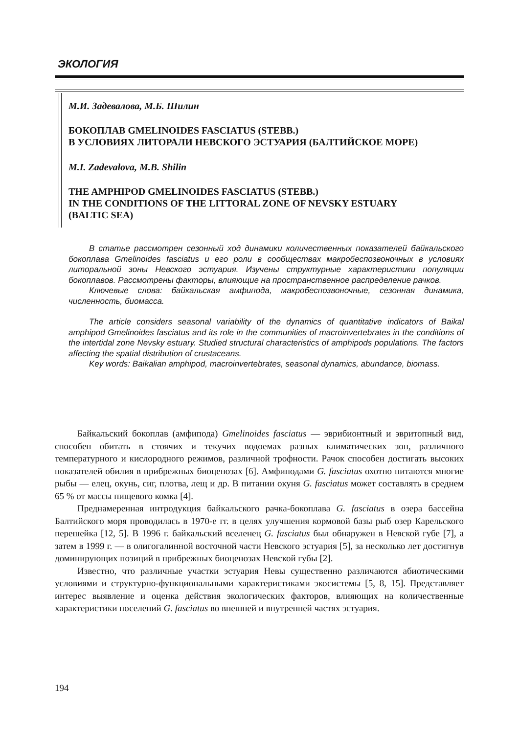ЭКОЛОГИЯ
М.И. Задевалова, М.Б. Шилин
БОКОПЛАВ GMELINOIDES FASCIATUS (STEBB.)
В УСЛОВИЯХ ЛИТОРАЛИ НЕВСКОГО ЭСТУАРИЯ (БАЛТИЙСКОЕ МОРЕ)
M.I. Zadevalova, M.B. Shilin
THE AMPHIPOD GMELINOIDES FASCIATUS (STEBB.)
IN THE CONDITIONS OF THE LITTORAL ZONE OF NEVSKY ESTUARY
(BALTIC SEA)
В статье рассмотрен сезонный ход динамики количественных показателей байкальского бокоплава Gmelinoides fasciatus и его роли в сообществах макробеспозвоночных в условиях литоральной зоны Невского эстуария. Изучены структурные характеристики популяции бокоплавов. Рассмотрены факторы, влияющие на пространственное распределение рачков.
Ключевые слова: байкальская амфипода, макробеспозвоночные, сезонная динамика, численность, биомасса.
The article considers seasonal variability of the dynamics of quantitative indicators of Baikal amphipod Gmelinoides fasciatus and its role in the communities of macroinvertebrates in the conditions of the intertidal zone Nevsky estuary. Studied structural characteristics of amphipods populations. The factors affecting the spatial distribution of crustaceans.
Key words: Baikalian amphipod, macroinvertebrates, seasonal dynamics, abundance, biomass.
Байкальский бокоплав (амфипода) Gmelinoides fasciatus — эврибионтный и эвритопный вид, способен обитать в стоячих и текучих водоемах разных климатических зон, различного температурного и кислородного режимов, различной трофности. Рачок способен достигать высоких показателей обилия в прибрежных биоценозах [6]. Амфиподами G. fasciatus охотно питаются многие рыбы — елец, окунь, сиг, плотва, лещ и др. В питании окуня G. fasciatus может составлять в среднем 65 % от массы пищевого комка [4].
Преднамеренная интродукция байкальского рачка-бокоплава G. fasciatus в озера бассейна Балтийского моря проводилась в 1970-е гг. в целях улучшения кормовой базы рыб озер Карельского перешейка [12, 5]. В 1996 г. байкальский вселенец G. fasciatus был обнаружен в Невской губе [7], а затем в 1999 г. — в олигогалинной восточной части Невского эстуария [5], за несколько лет достигнув доминирующих позиций в прибрежных биоценозах Невской губы [2].
Известно, что различные участки эстуария Невы существенно различаются абиотическими условиями и структурно-функциональными характеристиками экосистемы [5, 8, 15]. Представляет интерес выявление и оценка действия экологических факторов, влияющих на количественные характеристики поселений G. fasciatus во внешней и внутренней частях эстуария.
194